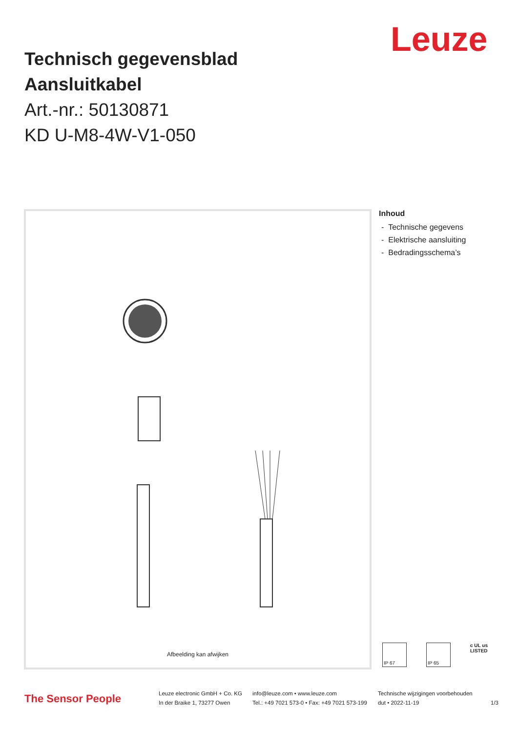Leuze
Technisch gegevensblad
Aansluitkabel
Art.-nr.: 50130871
KD U-M8-4W-V1-050
Afbeelding kan afwijken
Inhoud
- Technische gegevens
- Elektrische aansluiting
- Bedradingsschema’s
IP 67 IP 65
c UL us
LISTED
The Sensor People
Leuze electronic GmbH + Co. KG
In der Braike 1, 73277 Owen
info@leuze.com • www.leuze.com
Tel.: +49 7021 573-0 • Fax: +49 7021 573-199
Technische wijzigingen voorbehouden
dut • 2022-11-19
1/3